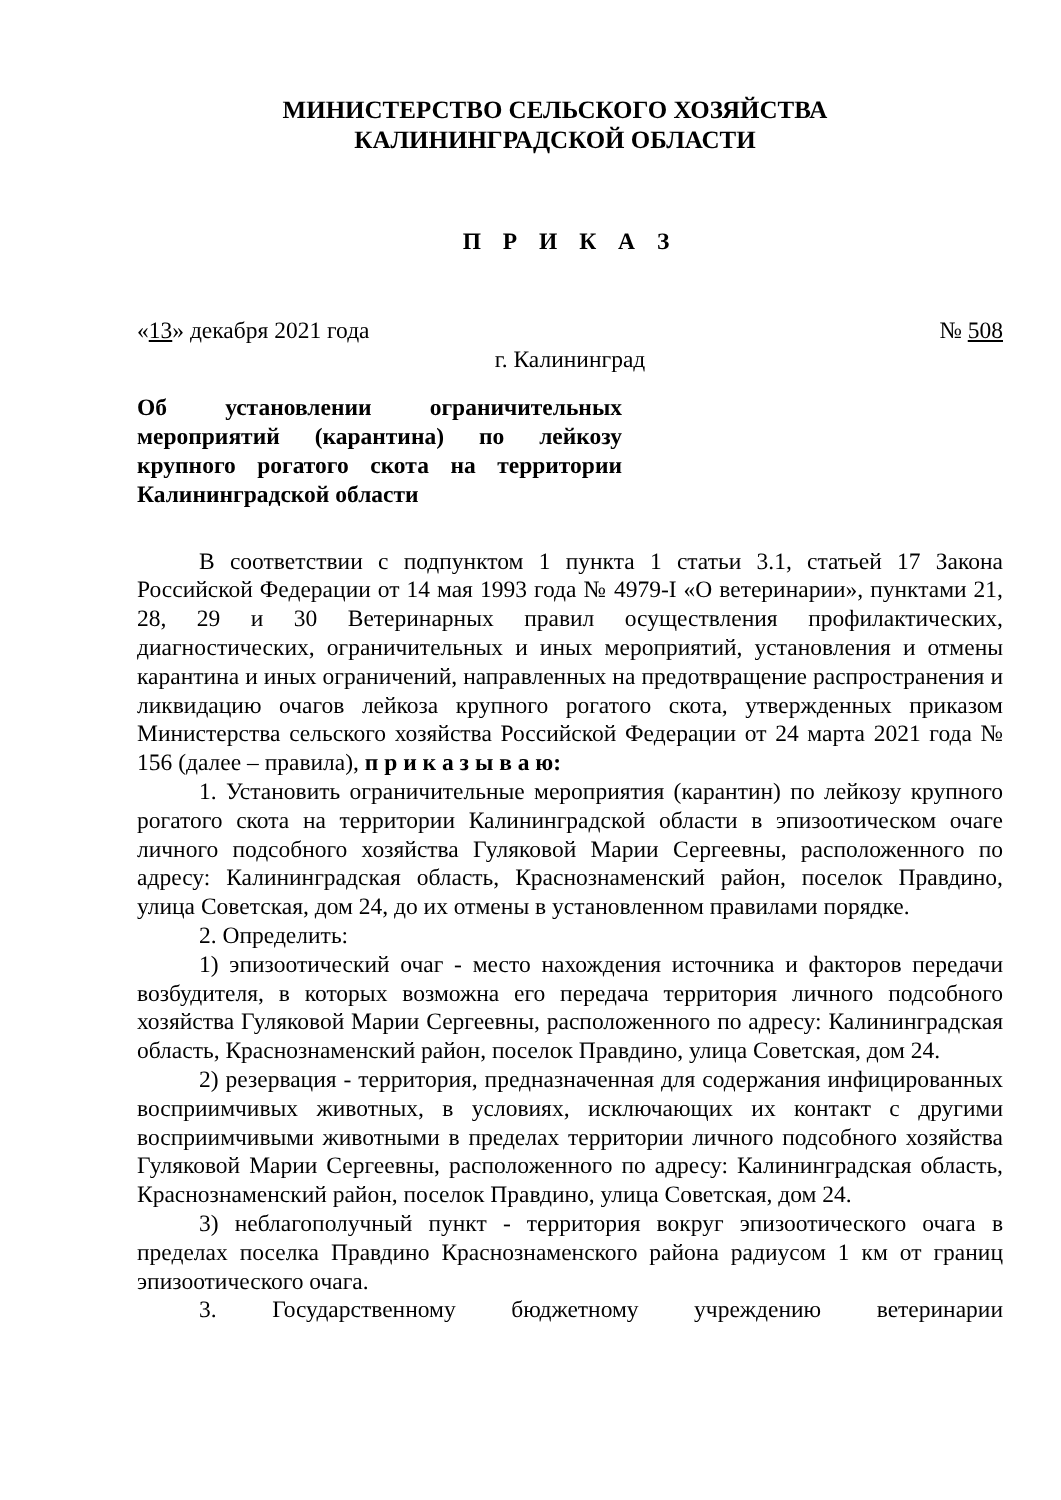МИНИСТЕРСТВО СЕЛЬСКОГО ХОЗЯЙСТВА
КАЛИНИНГРАДСКОЙ ОБЛАСТИ
П Р И К А З
«13» декабря 2021 года № 508
г. Калининград
Об установлении ограничительных мероприятий (карантина) по лейкозу крупного рогатого скота на территории Калининградской области
В соответствии с подпунктом 1 пункта 1 статьи 3.1, статьей 17 Закона Российской Федерации от 14 мая 1993 года № 4979-I «О ветеринарии», пунктами 21, 28, 29 и 30 Ветеринарных правил осуществления профилактических, диагностических, ограничительных и иных мероприятий, установления и отмены карантина и иных ограничений, направленных на предотвращение распространения и ликвидацию очагов лейкоза крупного рогатого скота, утвержденных приказом Министерства сельского хозяйства Российской Федерации от 24 марта 2021 года № 156 (далее – правила), п р и к а з ы в а ю:
1. Установить ограничительные мероприятия (карантин) по лейкозу крупного рогатого скота на территории Калининградской области в эпизоотическом очаге личного подсобного хозяйства Гуляковой Марии Сергеевны, расположенного по адресу: Калининградская область, Краснознаменский район, поселок Правдино, улица Советская, дом 24, до их отмены в установленном правилами порядке.
2. Определить:
1) эпизоотический очаг - место нахождения источника и факторов передачи возбудителя, в которых возможна его передача территория личного подсобного хозяйства Гуляковой Марии Сергеевны, расположенного по адресу: Калининградская область, Краснознаменский район, поселок Правдино, улица Советская, дом 24.
2) резервация - территория, предназначенная для содержания инфицированных восприимчивых животных, в условиях, исключающих их контакт с другими восприимчивыми животными в пределах территории личного подсобного хозяйства Гуляковой Марии Сергеевны, расположенного по адресу: Калининградская область, Краснознаменский район, поселок Правдино, улица Советская, дом 24.
3) неблагополучный пункт - территория вокруг эпизоотического очага в пределах поселка Правдино Краснознаменского района радиусом 1 км от границ эпизоотического очага.
3. Государственному бюджетному учреждению ветеринарии